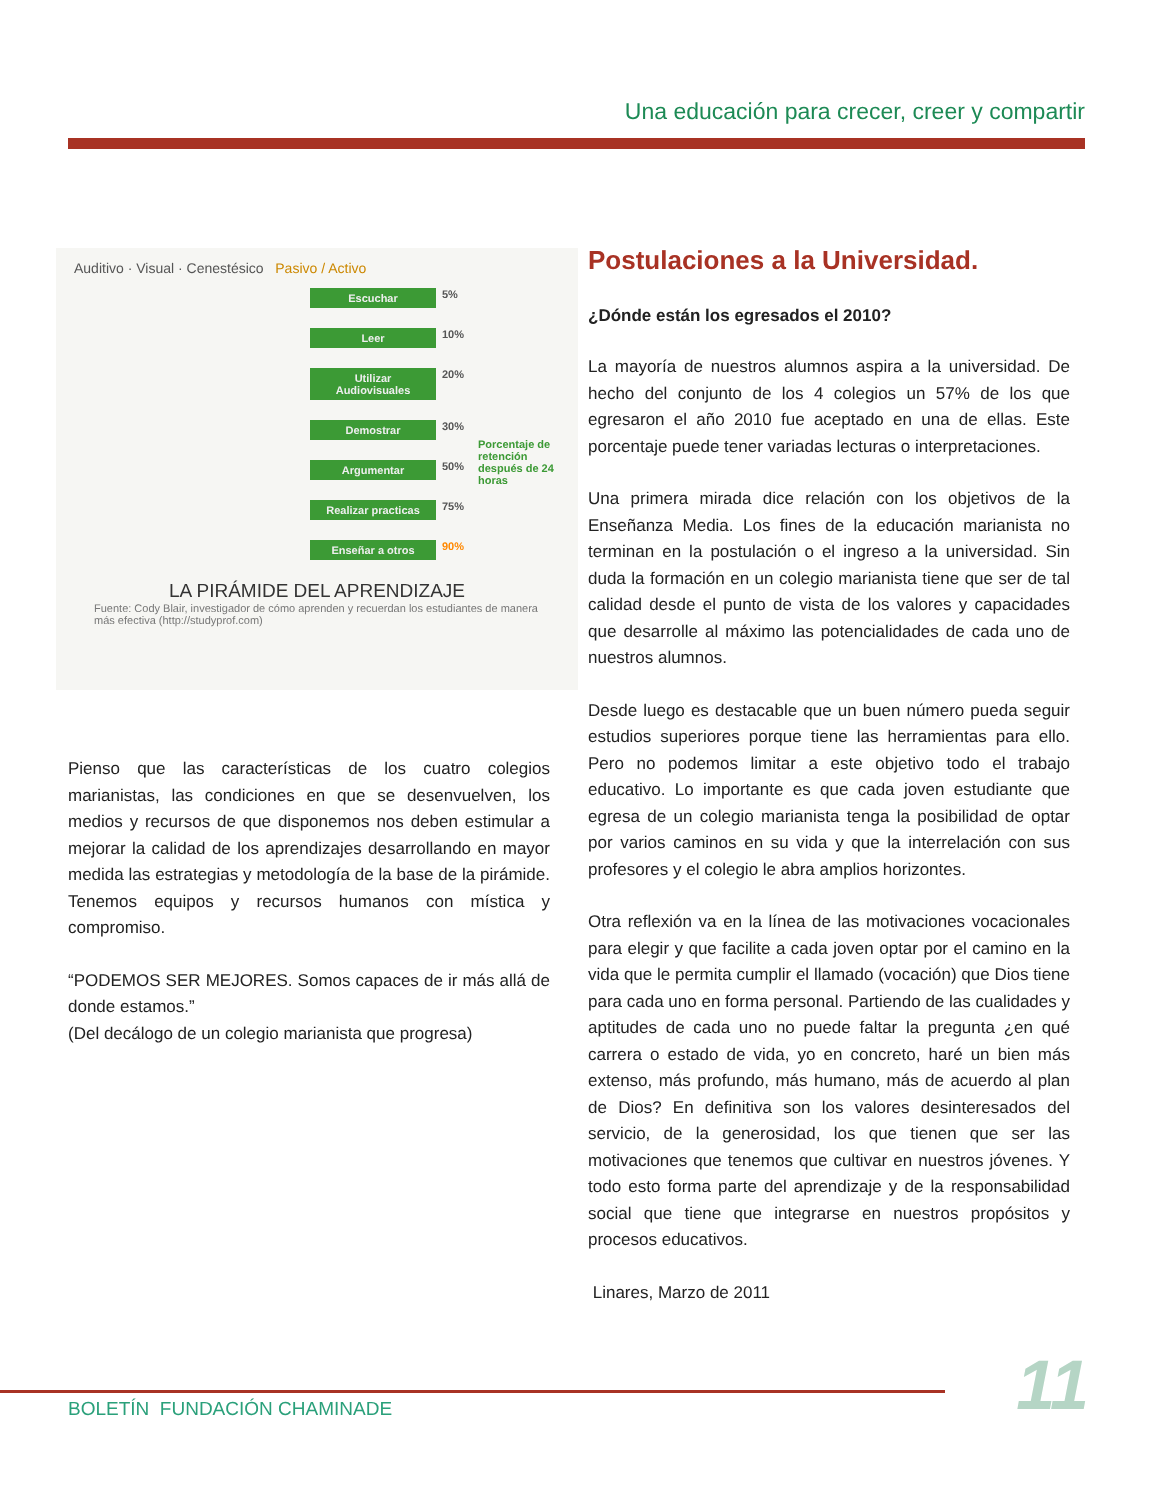Una educación para crecer, creer y compartir
Auditivo · Visual · Cenestésico Pasivo / Activo
Escuchar 5%
Leer 10%
Utilizar Audiovisuales 20%
Demostrar 30%
Porcentaje de retención después de 24 horas
Argumentar 50%
Realizar practicas 75%
Enseñar a otros 90%
LA PIRÁMIDE DEL APRENDIZAJE
Fuente: Cody Blair, investigador de cómo aprenden y recuerdan los estudiantes de manera más efectiva (http://studyprof.com)
Pienso que las características de los cuatro colegios marianistas, las condiciones en que se desenvuelven, los medios y recursos de que disponemos nos deben estimular a mejorar la calidad de los aprendizajes desarrollando en mayor medida las estrategias y metodología de la base de la pirámide. Tenemos equipos y recursos humanos con mística y compromiso.
“PODEMOS SER MEJORES. Somos capaces de ir más allá de donde estamos.”
(Del decálogo de un colegio marianista que progresa)
Postulaciones a la Universidad.
¿Dónde están los egresados el 2010?
La mayoría de nuestros alumnos aspira a la universidad. De hecho del conjunto de los 4 colegios un 57% de los que egresaron el año 2010 fue aceptado en una de ellas. Este porcentaje puede tener variadas lecturas o interpretaciones.
Una primera mirada dice relación con los objetivos de la Enseñanza Media. Los fines de la educación marianista no terminan en la postulación o el ingreso a la universidad. Sin duda la formación en un colegio marianista tiene que ser de tal calidad desde el punto de vista de los valores y capacidades que desarrolle al máximo las potencialidades de cada uno de nuestros alumnos.
Desde luego es destacable que un buen número pueda seguir estudios superiores porque tiene las herramientas para ello. Pero no podemos limitar a este objetivo todo el trabajo educativo. Lo importante es que cada joven estudiante que egresa de un colegio marianista tenga la posibilidad de optar por varios caminos en su vida y que la interrelación con sus profesores y el colegio le abra amplios horizontes.
Otra reflexión va en la línea de las motivaciones vocacionales para elegir y que facilite a cada joven optar por el camino en la vida que le permita cumplir el llamado (vocación) que Dios tiene para cada uno en forma personal. Partiendo de las cualidades y aptitudes de cada uno no puede faltar la pregunta ¿en qué carrera o estado de vida, yo en concreto, haré un bien más extenso, más profundo, más humano, más de acuerdo al plan de Dios? En definitiva son los valores desinteresados del servicio, de la generosidad, los que tienen que ser las motivaciones que tenemos que cultivar en nuestros jóvenes. Y todo esto forma parte del aprendizaje y de la responsabilidad social que tiene que integrarse en nuestros propósitos y procesos educativos.
Linares, Marzo de 2011
BOLETÍN FUNDACIÓN CHAMINADE 11